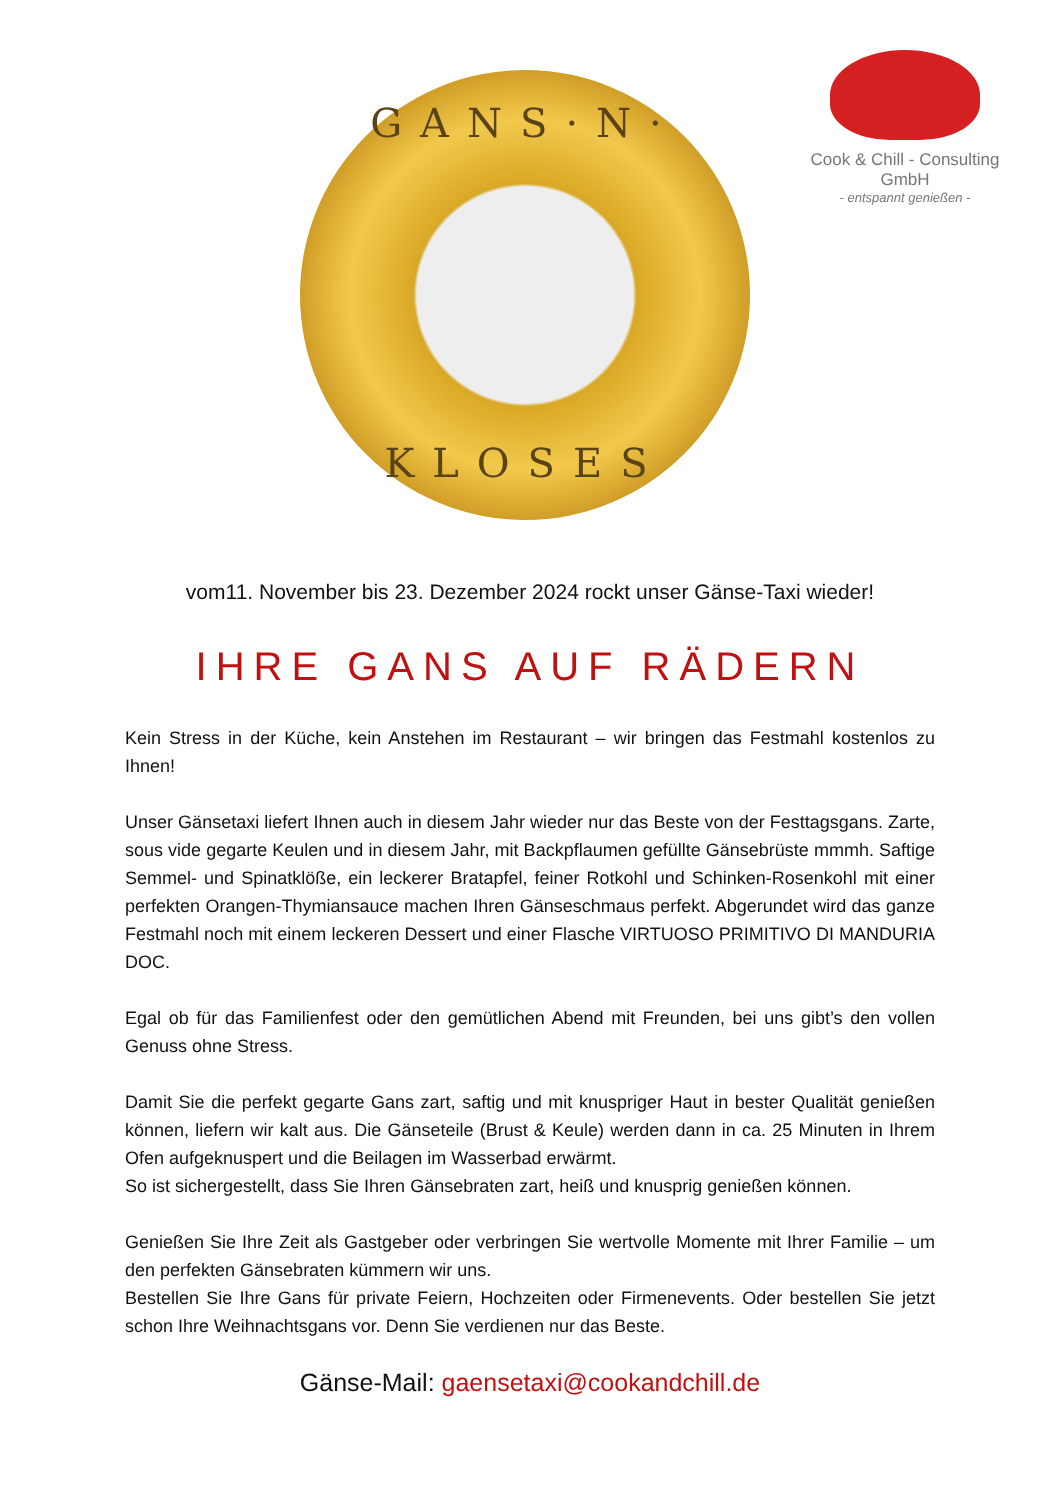GANS·N·
KLOSES
Cook & Chill - Consulting GmbH
- entspannt genießen -
vom11. November bis 23. Dezember 2024 rockt unser Gänse-Taxi wieder!
IHRE GANS AUF RÄDERN
Kein Stress in der Küche, kein Anstehen im Restaurant – wir bringen das Festmahl kostenlos zu Ihnen!
Unser Gänsetaxi liefert Ihnen auch in diesem Jahr wieder nur das Beste von der Festtagsgans. Zarte, sous vide gegarte Keulen und in diesem Jahr, mit Backpflaumen gefüllte Gänsebrüste mmmh. Saftige Semmel- und Spinatklöße, ein leckerer Bratapfel, feiner Rotkohl und Schinken-Rosenkohl mit einer perfekten Orangen-Thymiansauce machen Ihren Gänseschmaus perfekt. Abgerundet wird das ganze Festmahl noch mit einem leckeren Dessert und einer Flasche VIRTUOSO PRIMITIVO DI MANDURIA DOC.
Egal ob für das Familienfest oder den gemütlichen Abend mit Freunden, bei uns gibt’s den vollen Genuss ohne Stress.
Damit Sie die perfekt gegarte Gans zart, saftig und mit knuspriger Haut in bester Qualität genießen können, liefern wir kalt aus. Die Gänseteile (Brust & Keule) werden dann in ca. 25 Minuten in Ihrem Ofen aufgeknuspert und die Beilagen im Wasserbad erwärmt.
So ist sichergestellt, dass Sie Ihren Gänsebraten zart, heiß und knusprig genießen können.
Genießen Sie Ihre Zeit als Gastgeber oder verbringen Sie wertvolle Momente mit Ihrer Familie – um den perfekten Gänsebraten kümmern wir uns.
Bestellen Sie Ihre Gans für private Feiern, Hochzeiten oder Firmenevents. Oder bestellen Sie jetzt schon Ihre Weihnachtsgans vor. Denn Sie verdienen nur das Beste.
Gänse-Mail: gaensetaxi@cookandchill.de